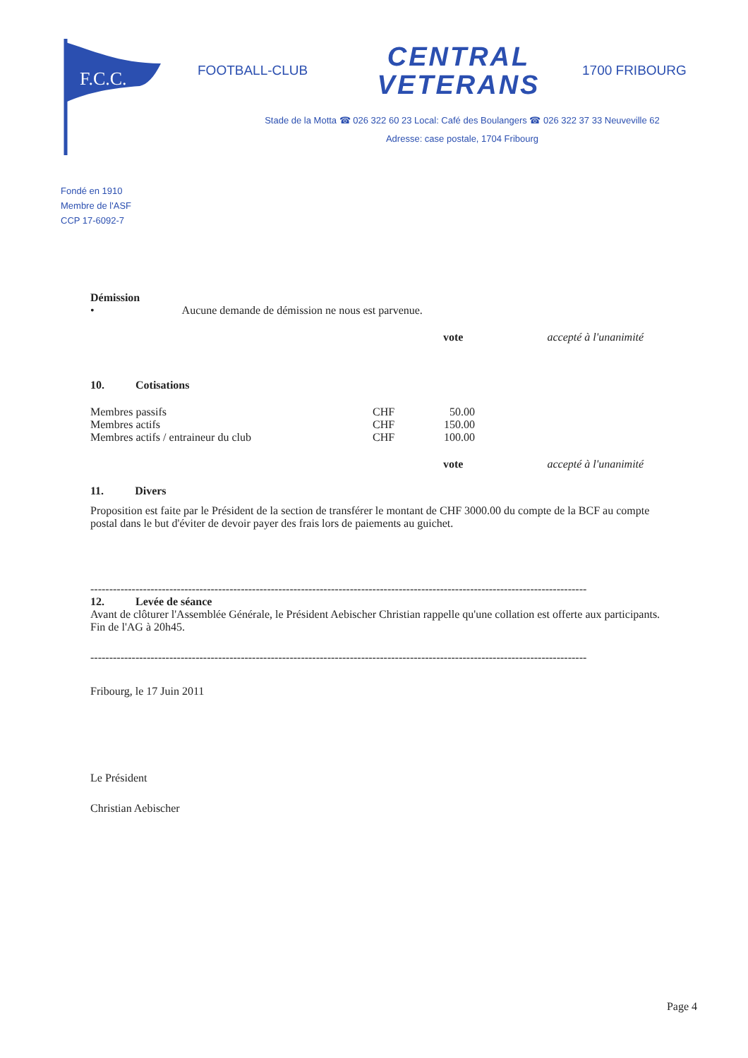F.C.C.
FOOTBALL-CLUB
CENTRAL VETERANS
1700 FRIBOURG
Stade de la Motta ☎ 026 322 60 23 Local: Café des Boulangers ☎ 026 322 37 33 Neuveville 62
Adresse: case postale, 1704 Fribourg
Fondé en 1910
Membre de l'ASF
CCP 17-6092-7
Démission
• Aucune demande de démission ne nous est parvenue.
vote accepté à l'unanimité
10. Cotisations
| Membres passifs | CHF | 50.00 |
| Membres actifs | CHF | 150.00 |
| Membres actifs / entraineur du club | CHF | 100.00 |
vote accepté à l'unanimité
11. Divers
Proposition est faite par le Président de la section de transférer le montant de CHF 3000.00 du compte de la BCF au compte postal dans le but d'éviter de devoir payer des frais lors de paiements au guichet.
------------------------------------------------------------------------------------------------------------------------------------
12. Levée de séance
Avant de clôturer l'Assemblée Générale, le Président Aebischer Christian rappelle qu'une collation est offerte aux participants.
Fin de l'AG à 20h45.
------------------------------------------------------------------------------------------------------------------------------------
Fribourg, le 17 Juin 2011
Le Président
Christian Aebischer
Page 4